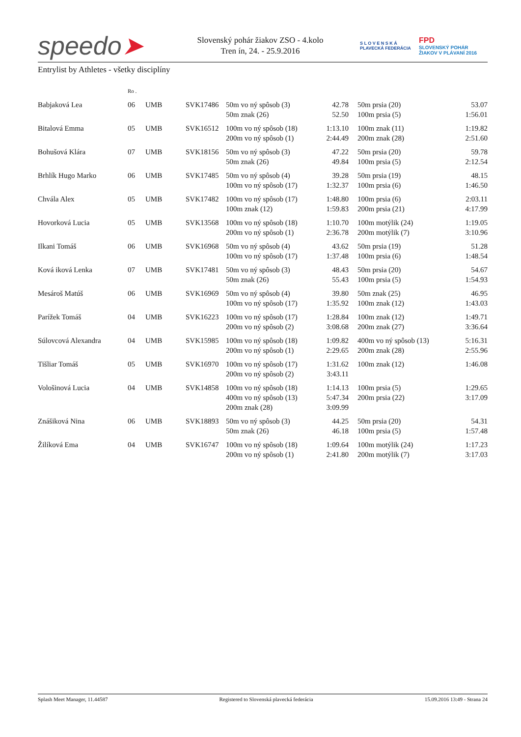speedo➤
Slovenský pohár žiakov ZSO - 4.kolo
Tren ín, 24. - 25.9.2016
S L O V E N S K Á
PLAVECKÁ FEDERÁCIA
FPD
SLOVENSKÝ POHÁR
ŽIAKOV V PLÁVANÍ 2016
Entrylist by Athletes - všetky disciplíny
| | Ro . | | | | | | | |
| Babjaková Lea | 06 | UMB | SVK17486 | 50m vo ný spôsob (3) 50m znak (26) | 42.78 52.50 | | 50m prsia (20) 100m prsia (5) | 53.07 1:56.01 |
| Bitalová Emma | 05 | UMB | SVK16512 | 100m vo ný spôsob (18) 200m vo ný spôsob (1) | 1:13.10 2:44.49 | | 100m znak (11) 200m znak (28) | 1:19.82 2:51.60 |
| Bohušová Klára | 07 | UMB | SVK18156 | 50m vo ný spôsob (3) 50m znak (26) | 47.22 49.84 | | 50m prsia (20) 100m prsia (5) | 59.78 2:12.54 |
| Brhlík Hugo Marko | 06 | UMB | SVK17485 | 50m vo ný spôsob (4) 100m vo ný spôsob (17) | 39.28 1:32.37 | | 50m prsia (19) 100m prsia (6) | 48.15 1:46.50 |
| Chvála Alex | 05 | UMB | SVK17482 | 100m vo ný spôsob (17) 100m znak (12) | 1:48.80 1:59.83 | | 100m prsia (6) 200m prsia (21) | 2:03.11 4:17.99 |
| Hovorková Lucia | 05 | UMB | SVK13568 | 100m vo ný spôsob (18) 200m vo ný spôsob (1) | 1:10.70 2:36.78 | | 100m motýlik (24) 200m motýlik (7) | 1:19.05 3:10.96 |
| Ilkani Tomáš | 06 | UMB | SVK16968 | 50m vo ný spôsob (4) 100m vo ný spôsob (17) | 43.62 1:37.48 | | 50m prsia (19) 100m prsia (6) | 51.28 1:48.54 |
| Ková iková Lenka | 07 | UMB | SVK17481 | 50m vo ný spôsob (3) 50m znak (26) | 48.43 55.43 | | 50m prsia (20) 100m prsia (5) | 54.67 1:54.93 |
| Mesároš Matúš | 06 | UMB | SVK16969 | 50m vo ný spôsob (4) 100m vo ný spôsob (17) | 39.80 1:35.92 | | 50m znak (25) 100m znak (12) | 46.95 1:43.03 |
| Parížek Tomáš | 04 | UMB | SVK16223 | 100m vo ný spôsob (17) 200m vo ný spôsob (2) | 1:28.84 3:08.68 | | 100m znak (12) 200m znak (27) | 1:49.71 3:36.64 |
| Súlovcová Alexandra | 04 | UMB | SVK15985 | 100m vo ný spôsob (18) 200m vo ný spôsob (1) | 1:09.82 2:29.65 | | 400m vo ný spôsob (13) 200m znak (28) | 5:16.31 2:55.96 |
| Tišliar Tomáš | 05 | UMB | SVK16970 | 100m vo ný spôsob (17) 200m vo ný spôsob (2) | 1:31.62 3:43.11 | | 100m znak (12) | 1:46.08 |
| Vološinová Lucia | 04 | UMB | SVK14858 | 100m vo ný spôsob (18) 400m vo ný spôsob (13) 200m znak (28) | 1:14.13 5:47.34 3:09.99 | | 100m prsia (5) 200m prsia (22) | 1:29.65 3:17.09 |
| Znášiková Nina | 06 | UMB | SVK18893 | 50m vo ný spôsob (3) 50m znak (26) | 44.25 46.18 | | 50m prsia (20) 100m prsia (5) | 54.31 1:57.48 |
| Žilíková Ema | 04 | UMB | SVK16747 | 100m vo ný spôsob (18) 200m vo ný spôsob (1) | 1:09.64 2:41.80 | | 100m motýlik (24) 200m motýlik (7) | 1:17.23 3:17.03 |
Splash Meet Manager, 11.44587 Registered to Slovenská plavecká federácia 15.09.2016 13:49 - Strana 24